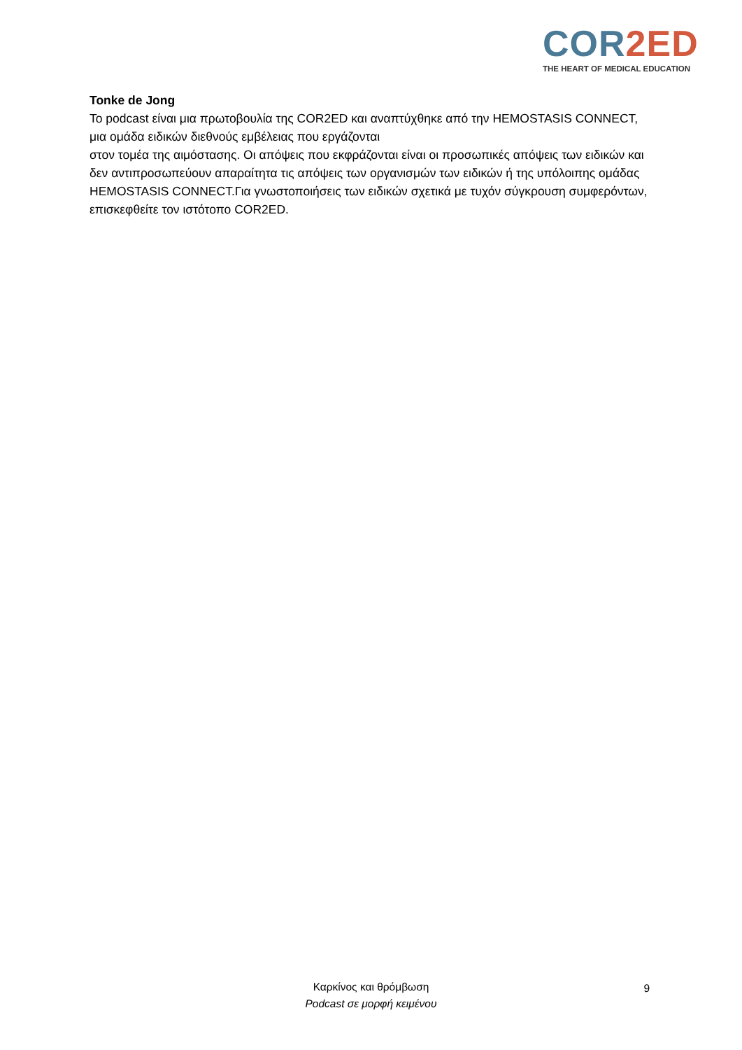COR 2ED
THE HEART OF MEDICAL EDUCATION
Tonke de Jong
Το podcast είναι μια πρωτοβουλία της COR2ED και αναπτύχθηκε από την HEMOSTASIS CONNECT, μια ομάδα ειδικών διεθνούς εμβέλειας που εργάζονται
στον τομέα της αιμόστασης. Οι απόψεις που εκφράζονται είναι οι προσωπικές απόψεις των ειδικών και δεν αντιπροσωπεύουν απαραίτητα τις απόψεις των οργανισμών των ειδικών ή της υπόλοιπης ομάδας HEMOSTASIS CONNECT.Για γνωστοποιήσεις των ειδικών σχετικά με τυχόν σύγκρουση συμφερόντων, επισκεφθείτε τον ιστότοπο COR2ED.
Καρκίνος και θρόμβωση
Podcast σε μορφή κειμένου
9